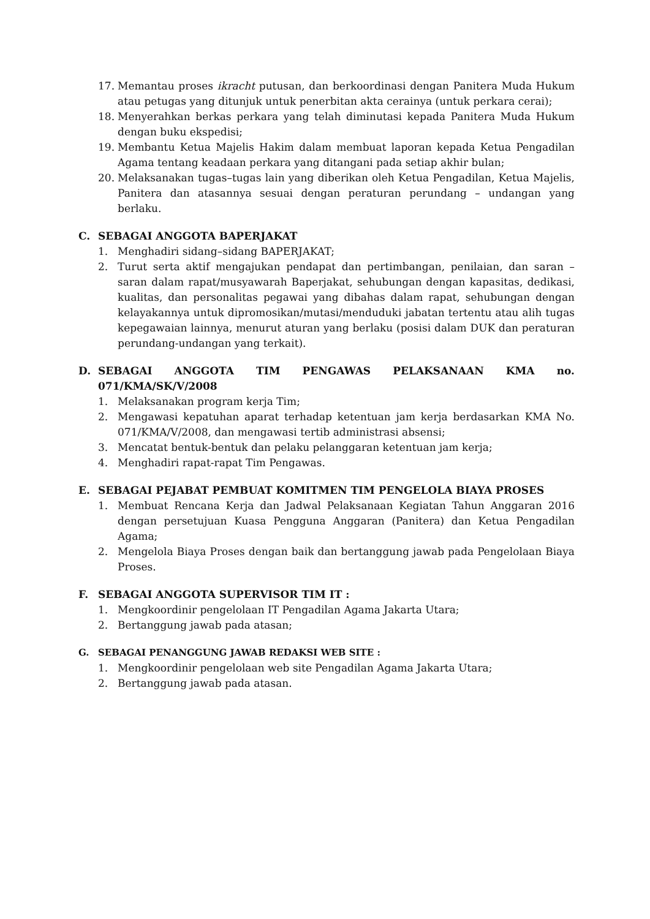17. Memantau proses ikracht putusan, dan berkoordinasi dengan Panitera Muda Hukum atau petugas yang ditunjuk untuk penerbitan akta cerainya (untuk perkara cerai);
18. Menyerahkan berkas perkara yang telah diminutasi kepada Panitera Muda Hukum dengan buku ekspedisi;
19. Membantu Ketua Majelis Hakim dalam membuat laporan kepada Ketua Pengadilan Agama tentang keadaan perkara yang ditangani pada setiap akhir bulan;
20. Melaksanakan tugas–tugas lain yang diberikan oleh Ketua Pengadilan, Ketua Majelis, Panitera dan atasannya sesuai dengan peraturan perundang – undangan yang berlaku.
C. SEBAGAI ANGGOTA BAPERJAKAT
1. Menghadiri sidang–sidang BAPERJAKAT;
2. Turut serta aktif mengajukan pendapat dan pertimbangan, penilaian, dan saran – saran dalam rapat/musyawarah Baperjakat, sehubungan dengan kapasitas, dedikasi, kualitas, dan personalitas pegawai yang dibahas dalam rapat, sehubungan dengan kelayakannya untuk dipromosikan/mutasi/menduduki jabatan tertentu atau alih tugas kepegawaian lainnya, menurut aturan yang berlaku (posisi dalam DUK dan peraturan perundang-undangan yang terkait).
D. SEBAGAI ANGGOTA TIM PENGAWAS PELAKSANAAN KMA no. 071/KMA/SK/V/2008
1. Melaksanakan program kerja Tim;
2. Mengawasi kepatuhan aparat terhadap ketentuan jam kerja berdasarkan KMA No. 071/KMA/V/2008, dan mengawasi tertib administrasi absensi;
3. Mencatat bentuk-bentuk dan pelaku pelanggaran ketentuan jam kerja;
4. Menghadiri rapat-rapat Tim Pengawas.
E. SEBAGAI PEJABAT PEMBUAT KOMITMEN TIM PENGELOLA BIAYA PROSES
1. Membuat Rencana Kerja dan Jadwal Pelaksanaan Kegiatan Tahun Anggaran 2016 dengan persetujuan Kuasa Pengguna Anggaran (Panitera) dan Ketua Pengadilan Agama;
2. Mengelola Biaya Proses dengan baik dan bertanggung jawab pada Pengelolaan Biaya Proses.
F. SEBAGAI ANGGOTA SUPERVISOR TIM IT :
1. Mengkoordinir pengelolaan IT Pengadilan Agama Jakarta Utara;
2. Bertanggung jawab pada atasan;
G. SEBAGAI PENANGGUNG JAWAB REDAKSI WEB SITE :
1. Mengkoordinir pengelolaan web site Pengadilan Agama Jakarta Utara;
2. Bertanggung jawab pada atasan.